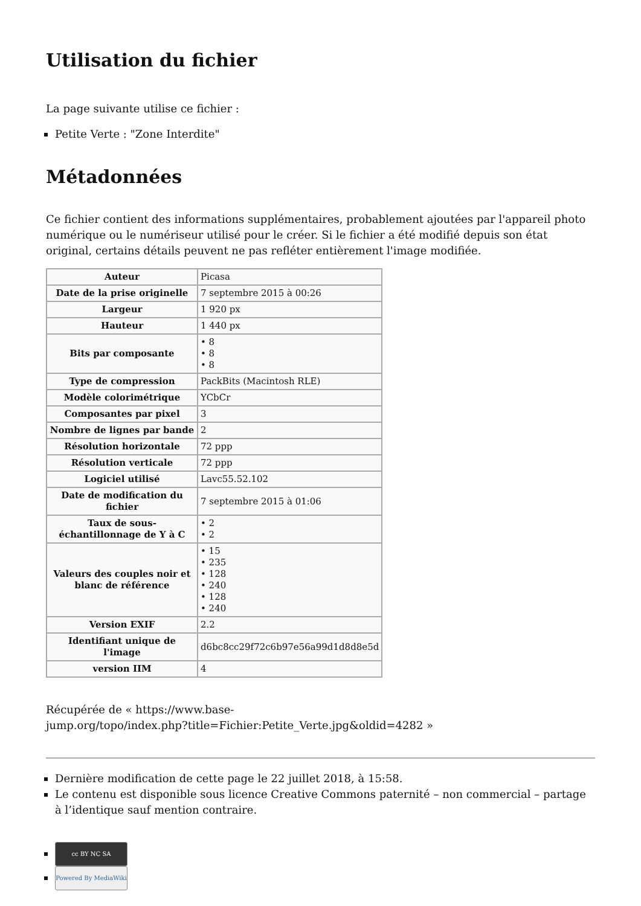Utilisation du fichier
La page suivante utilise ce fichier :
Petite Verte : "Zone Interdite"
Métadonnées
Ce fichier contient des informations supplémentaires, probablement ajoutées par l'appareil photo numérique ou le numériseur utilisé pour le créer. Si le fichier a été modifié depuis son état original, certains détails peuvent ne pas refléter entièrement l'image modifiée.
| Auteur | Picasa |
| Date de la prise originelle | 7 septembre 2015 à 00:26 |
| Largeur | 1 920 px |
| Hauteur | 1 440 px |
| Bits par composante | • 8 • 8 • 8 |
| Type de compression | PackBits (Macintosh RLE) |
| Modèle colorimétrique | YCbCr |
| Composantes par pixel | 3 |
| Nombre de lignes par bande | 2 |
| Résolution horizontale | 72 ppp |
| Résolution verticale | 72 ppp |
| Logiciel utilisé | Lavc55.52.102 |
| Date de modification du fichier | 7 septembre 2015 à 01:06 |
| Taux de sous-échantillonnage de Y à C | • 2 • 2 |
| Valeurs des couples noir et blanc de référence | • 15 • 235 • 128 • 240 • 128 • 240 |
| Version EXIF | 2.2 |
| Identifiant unique de l'image | d6bc8cc29f72c6b97e56a99d1d8d8e5d |
| version IIM | 4 |
Récupérée de « https://www.base-
jump.org/topo/index.php?title=Fichier:Petite_Verte.jpg&oldid=4282 »
Dernière modification de cette page le 22 juillet 2018, à 15:58.
Le contenu est disponible sous licence Creative Commons paternité – non commercial – partage à l’identique sauf mention contraire.
cc BY NC SA
Powered By MediaWiki